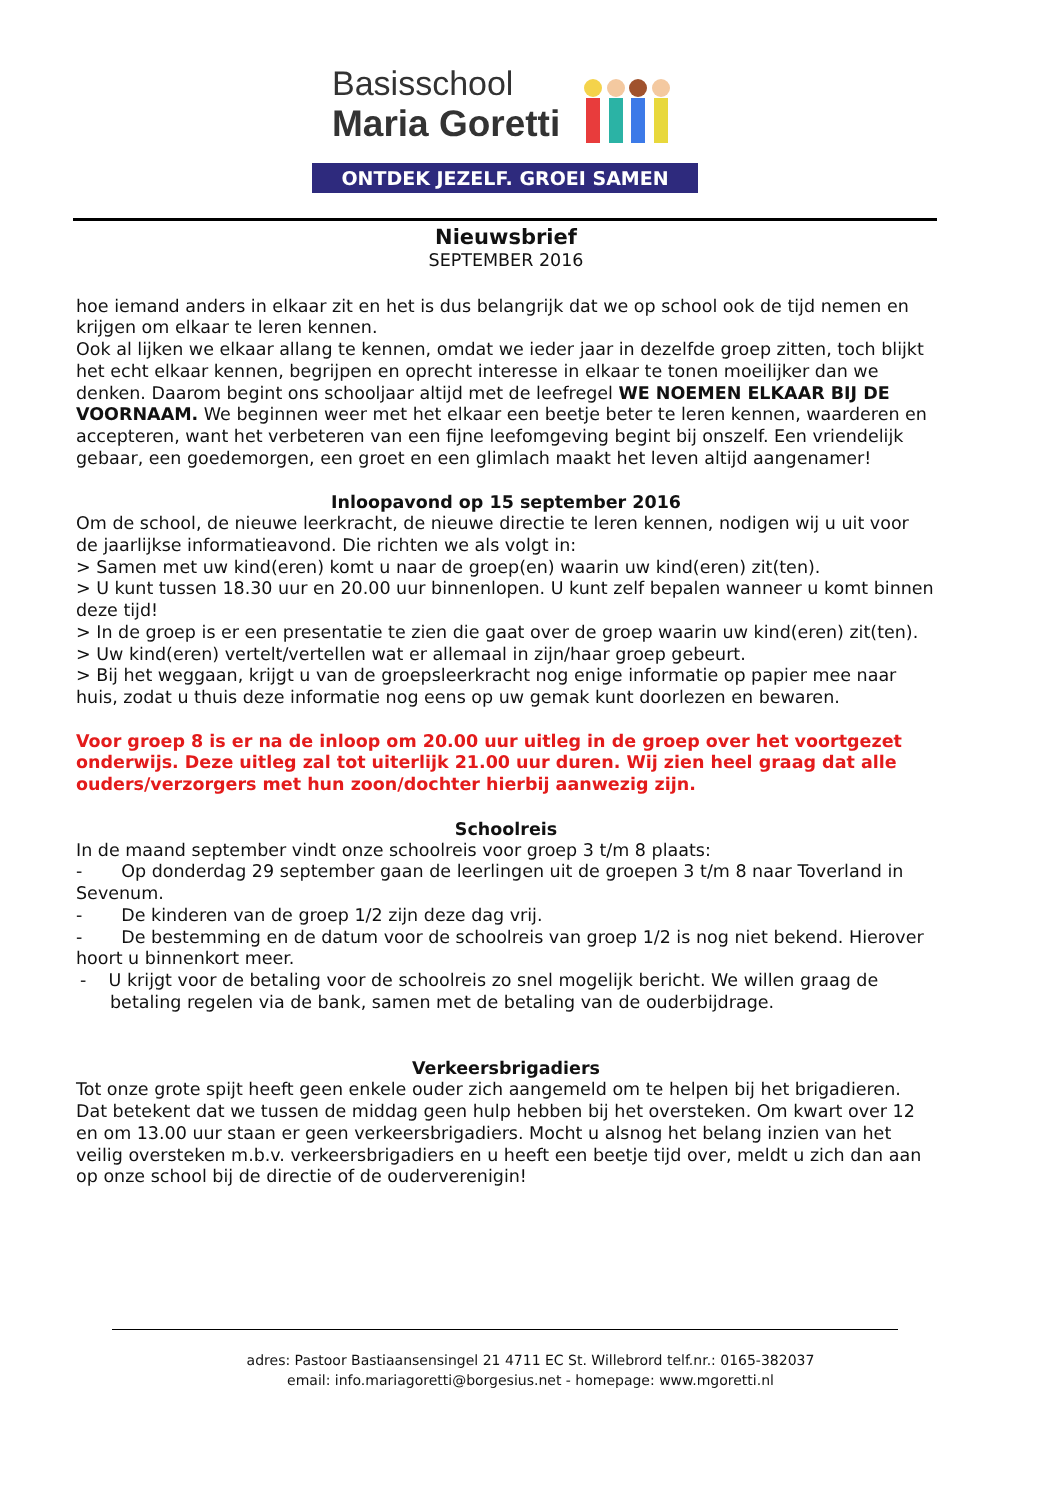Basisschool
Maria Goretti
ONTDEK JEZELF. GROEI SAMEN
Nieuwsbrief
SEPTEMBER 2016
hoe iemand anders in elkaar zit en het is dus belangrijk dat we op school ook de tijd nemen en krijgen om elkaar te leren kennen.
Ook al lijken we elkaar allang te kennen, omdat we ieder jaar in dezelfde groep zitten, toch blijkt het echt elkaar kennen, begrijpen en oprecht interesse in elkaar te tonen moeilijker dan we denken. Daarom begint ons schooljaar altijd met de leefregel WE NOEMEN ELKAAR BIJ DE VOORNAAM. We beginnen weer met het elkaar een beetje beter te leren kennen, waarderen en accepteren, want het verbeteren van een fijne leefomgeving begint bij onszelf. Een vriendelijk gebaar, een goedemorgen, een groet en een glimlach maakt het leven altijd aangenamer!
Inloopavond op 15 september 2016
Om de school, de nieuwe leerkracht, de nieuwe directie te leren kennen, nodigen wij u uit voor de jaarlijkse informatieavond. Die richten we als volgt in:
> Samen met uw kind(eren) komt u naar de groep(en) waarin uw kind(eren) zit(ten).
> U kunt tussen 18.30 uur en 20.00 uur binnenlopen. U kunt zelf bepalen wanneer u komt binnen deze tijd!
> In de groep is er een presentatie te zien die gaat over de groep waarin uw kind(eren) zit(ten).
> Uw kind(eren) vertelt/vertellen wat er allemaal in zijn/haar groep gebeurt.
> Bij het weggaan, krijgt u van de groepsleerkracht nog enige informatie op papier mee naar huis, zodat u thuis deze informatie nog eens op uw gemak kunt doorlezen en bewaren.
Voor groep 8 is er na de inloop om 20.00 uur uitleg in de groep over het voortgezet onderwijs. Deze uitleg zal tot uiterlijk 21.00 uur duren. Wij zien heel graag dat alle ouders/verzorgers met hun zoon/dochter hierbij aanwezig zijn.
Schoolreis
In de maand september vindt onze schoolreis voor groep 3 t/m 8 plaats:
- Op donderdag 29 september gaan de leerlingen uit de groepen 3 t/m 8 naar Toverland in Sevenum.
- De kinderen van de groep 1/2 zijn deze dag vrij.
- De bestemming en de datum voor de schoolreis van groep 1/2 is nog niet bekend. Hierover hoort u binnenkort meer.
- U krijgt voor de betaling voor de schoolreis zo snel mogelijk bericht. We willen graag de betaling regelen via de bank, samen met de betaling van de ouderbijdrage.
Verkeersbrigadiers
Tot onze grote spijt heeft geen enkele ouder zich aangemeld om te helpen bij het brigadieren. Dat betekent dat we tussen de middag geen hulp hebben bij het oversteken. Om kwart over 12 en om 13.00 uur staan er geen verkeersbrigadiers. Mocht u alsnog het belang inzien van het veilig oversteken m.b.v. verkeersbrigadiers en u heeft een beetje tijd over, meldt u zich dan aan op onze school bij de directie of de ouderverenigin!
adres: Pastoor Bastiaansensingel 21 4711 EC St. Willebrord telf.nr.: 0165-382037
email: info.mariagoretti@borgesius.net - homepage: www.mgoretti.nl